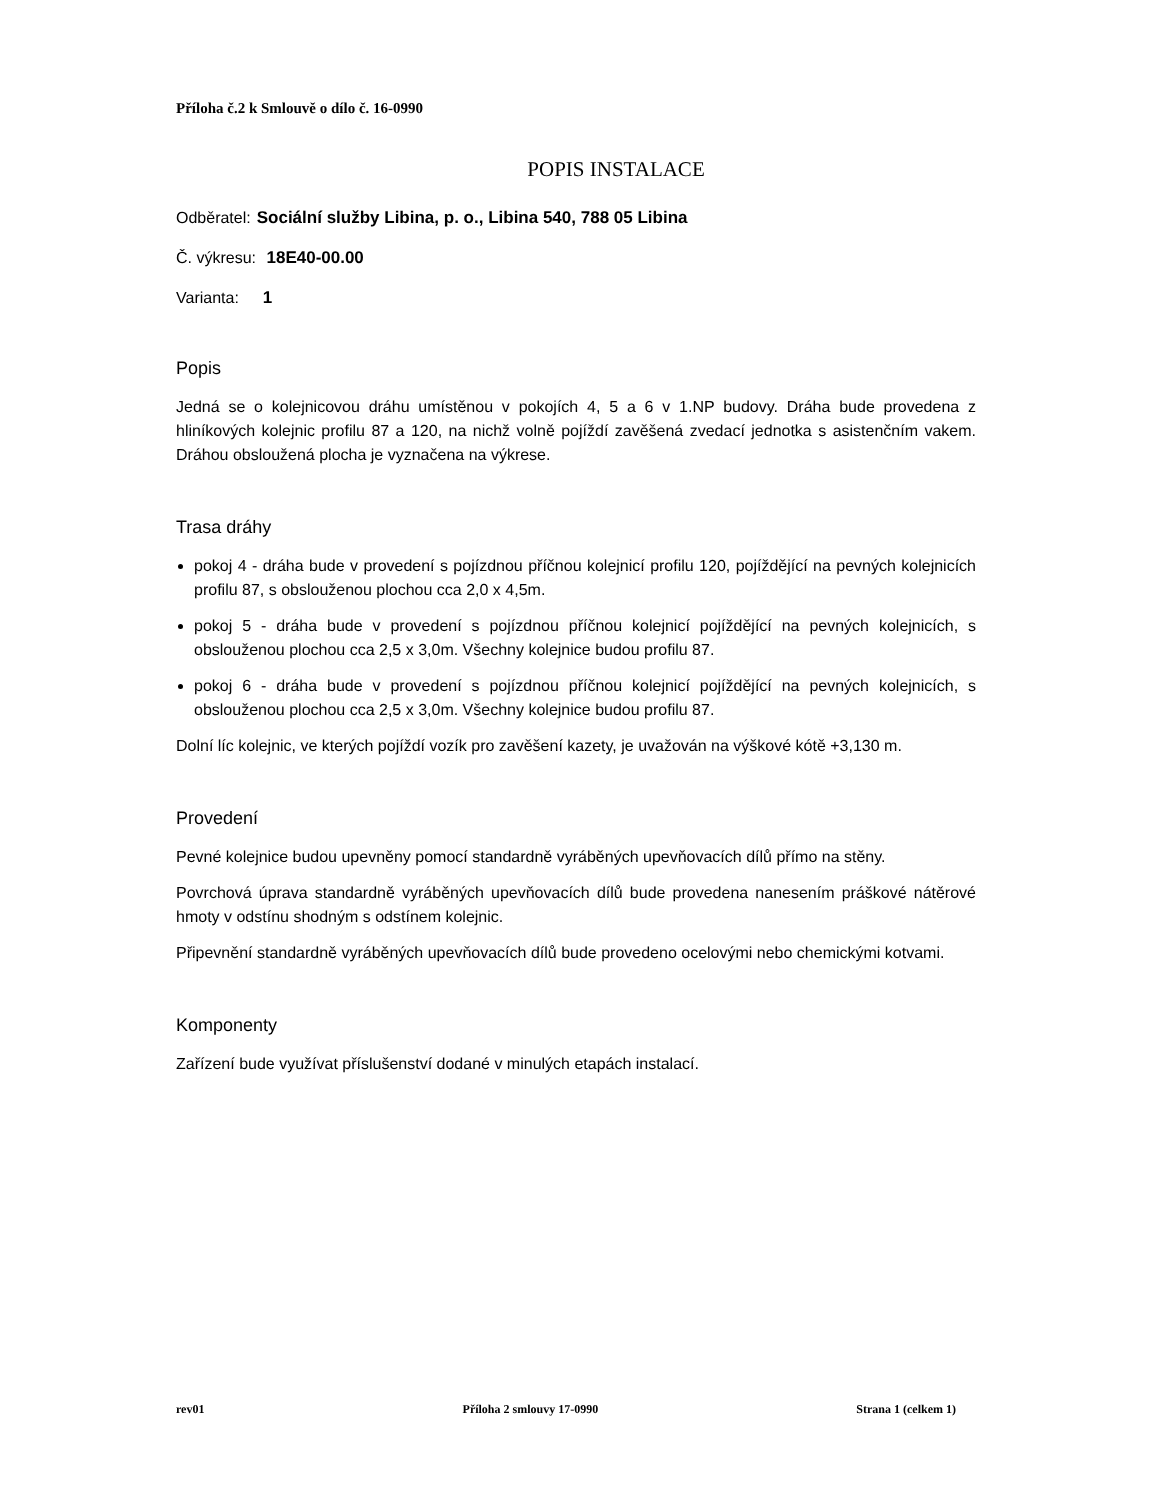Příloha č.2 k Smlouvě o dílo č. 16-0990
POPIS INSTALACE
Odběratel: Sociální služby Libina, p. o., Libina 540, 788 05 Libina
Č. výkresu: 18E40-00.00
Varianta: 1
Popis
Jedná se o kolejnicovou dráhu umístěnou v pokojích 4, 5 a 6 v 1.NP budovy. Dráha bude provedena z hliníkových kolejnic profilu 87 a 120, na nichž volně pojíždí zavěšená zvedací jednotka s asistenčním vakem. Dráhou obsloužená plocha je vyznačena na výkrese.
Trasa dráhy
pokoj 4 - dráha bude v provedení s pojízdnou příčnou kolejnicí profilu 120, pojíždějící na pevných kolejnicích profilu 87, s obslouženou plochou cca 2,0 x 4,5m.
pokoj 5 - dráha bude v provedení s pojízdnou příčnou kolejnicí pojíždějící na pevných kolejnicích, s obslouženou plochou cca 2,5 x 3,0m. Všechny kolejnice budou profilu 87.
pokoj 6 - dráha bude v provedení s pojízdnou příčnou kolejnicí pojíždějící na pevných kolejnicích, s obslouženou plochou cca 2,5 x 3,0m. Všechny kolejnice budou profilu 87.
Dolní líc kolejnic, ve kterých pojíždí vozík pro zavěšení kazety, je uvažován na výškové kótě +3,130 m.
Provedení
Pevné kolejnice budou upevněny pomocí standardně vyráběných upevňovacích dílů přímo na stěny.
Povrchová úprava standardně vyráběných upevňovacích dílů bude provedena nanesením práškové nátěrové hmoty v odstínu shodným s odstínem kolejnic.
Připevnění standardně vyráběných upevňovacích dílů bude provedeno ocelovými nebo chemickými kotvami.
Komponenty
Zařízení bude využívat příslušenství dodané v minulých etapách instalací.
rev01 Příloha 2 smlouvy 17-0990 Strana 1 (celkem 1)